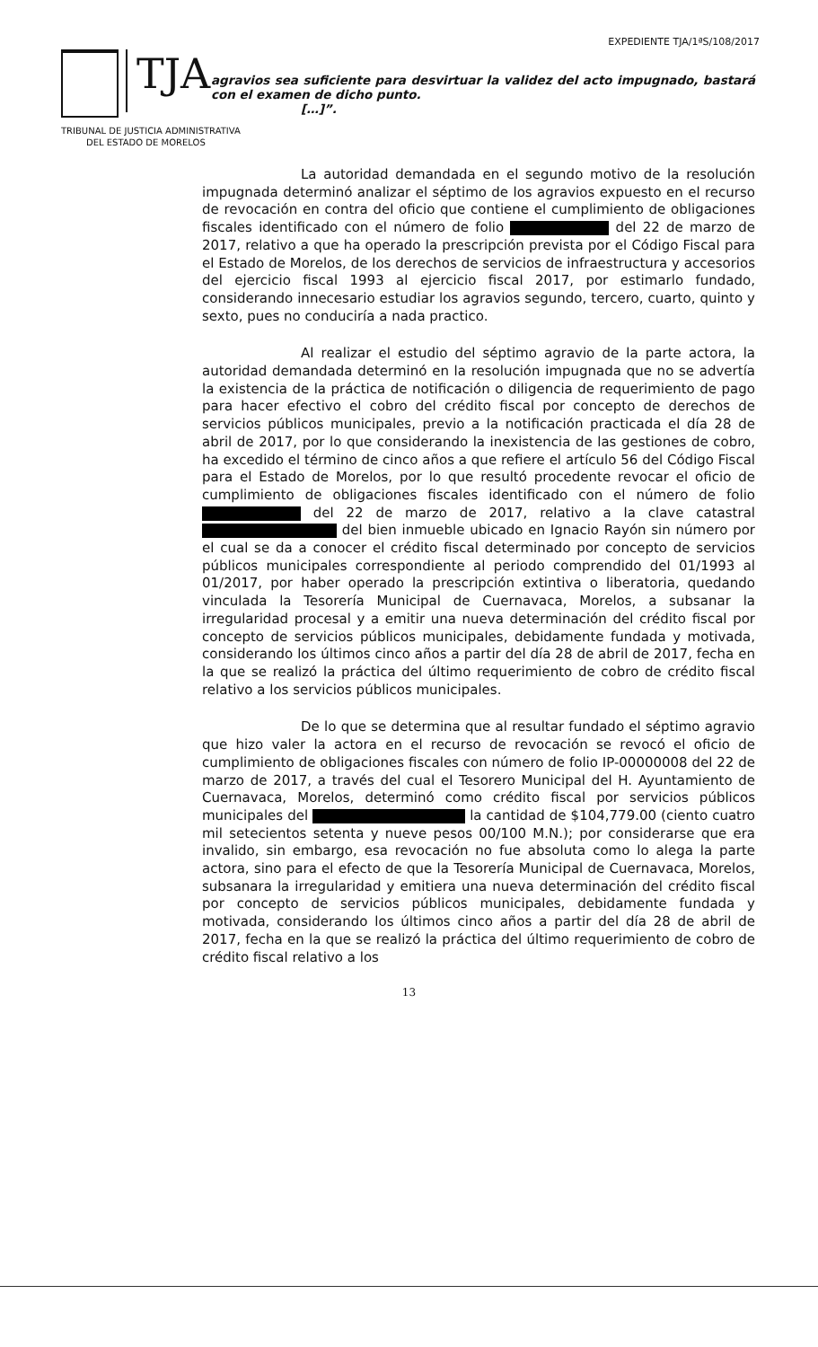EXPEDIENTE TJA/1ªS/108/2017
TJA
agravios sea suficiente para desvirtuar la validez del acto impugnado, bastará con el examen de dicho punto.
[…]”.
TRIBUNAL DE JUSTICIA ADMINISTRATIVA
DEL ESTADO DE MORELOS
La autoridad demandada en el segundo motivo de la resolución impugnada determinó analizar el séptimo de los agravios expuesto en el recurso de revocación en contra del oficio que contiene el cumplimiento de obligaciones fiscales identificado con el número de folio del 22 de marzo de 2017, relativo a que ha operado la prescripción prevista por el Código Fiscal para el Estado de Morelos, de los derechos de servicios de infraestructura y accesorios del ejercicio fiscal 1993 al ejercicio fiscal 2017, por estimarlo fundado, considerando innecesario estudiar los agravios segundo, tercero, cuarto, quinto y sexto, pues no conduciría a nada practico.
Al realizar el estudio del séptimo agravio de la parte actora, la autoridad demandada determinó en la resolución impugnada que no se advertía la existencia de la práctica de notificación o diligencia de requerimiento de pago para hacer efectivo el cobro del crédito fiscal por concepto de derechos de servicios públicos municipales, previo a la notificación practicada el día 28 de abril de 2017, por lo que considerando la inexistencia de las gestiones de cobro, ha excedido el término de cinco años a que refiere el artículo 56 del Código Fiscal para el Estado de Morelos, por lo que resultó procedente revocar el oficio de cumplimiento de obligaciones fiscales identificado con el número de folio del 22 de marzo de 2017, relativo a la clave catastral del bien inmueble ubicado en Ignacio Rayón sin número por el cual se da a conocer el crédito fiscal determinado por concepto de servicios públicos municipales correspondiente al periodo comprendido del 01/1993 al 01/2017, por haber operado la prescripción extintiva o liberatoria, quedando vinculada la Tesorería Municipal de Cuernavaca, Morelos, a subsanar la irregularidad procesal y a emitir una nueva determinación del crédito fiscal por concepto de servicios públicos municipales, debidamente fundada y motivada, considerando los últimos cinco años a partir del día 28 de abril de 2017, fecha en la que se realizó la práctica del último requerimiento de cobro de crédito fiscal relativo a los servicios públicos municipales.
De lo que se determina que al resultar fundado el séptimo agravio que hizo valer la actora en el recurso de revocación se revocó el oficio de cumplimiento de obligaciones fiscales con número de folio IP-00000008 del 22 de marzo de 2017, a través del cual el Tesorero Municipal del H. Ayuntamiento de Cuernavaca, Morelos, determinó como crédito fiscal por servicios públicos municipales del la cantidad de $104,779.00 (ciento cuatro mil setecientos setenta y nueve pesos 00/100 M.N.); por considerarse que era invalido, sin embargo, esa revocación no fue absoluta como lo alega la parte actora, sino para el efecto de que la Tesorería Municipal de Cuernavaca, Morelos, subsanara la irregularidad y emitiera una nueva determinación del crédito fiscal por concepto de servicios públicos municipales, debidamente fundada y motivada, considerando los últimos cinco años a partir del día 28 de abril de 2017, fecha en la que se realizó la práctica del último requerimiento de cobro de crédito fiscal relativo a los
13